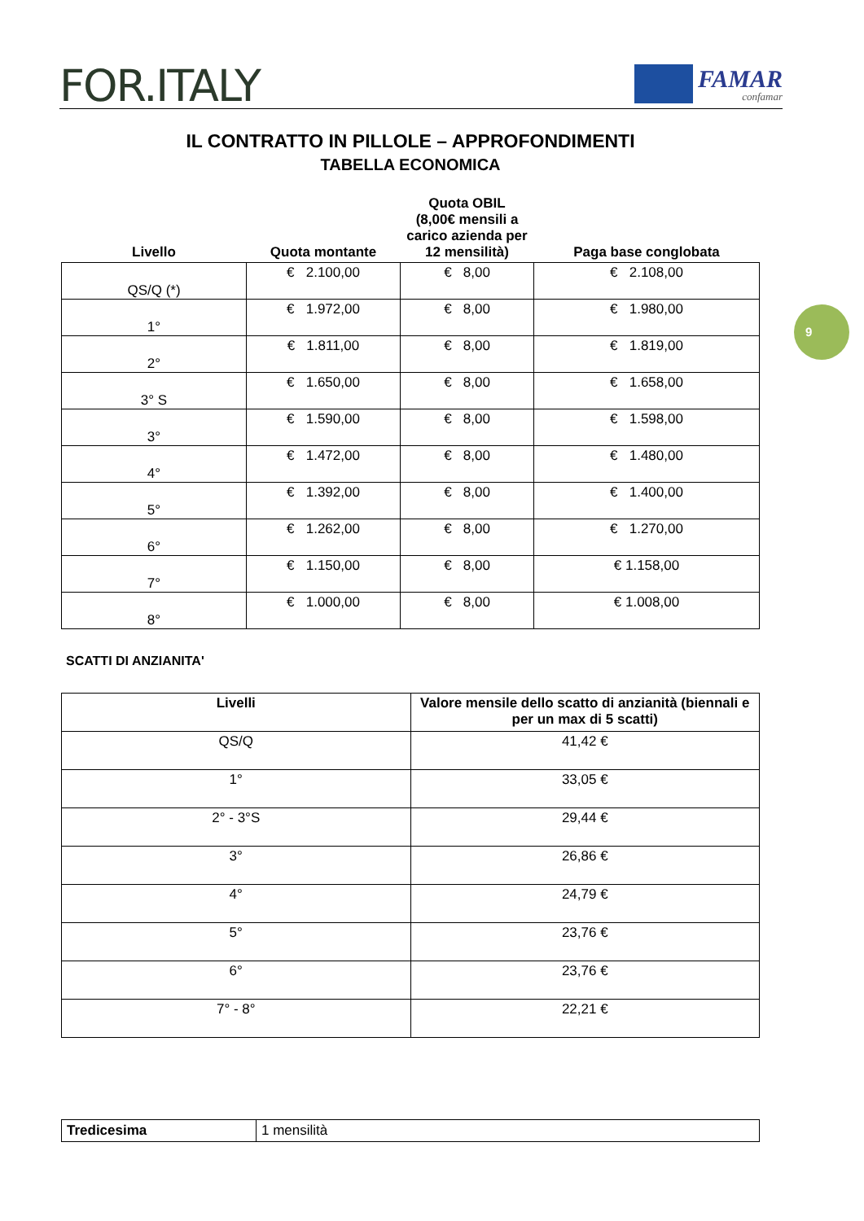FOR.ITALY
FAMAR
confamar
9
IL CONTRATTO IN PILLOLE – APPROFONDIMENTI
TABELLA ECONOMICA
| Livello | Quota montante | Quota OBIL (8,00€ mensili a carico azienda per 12 mensilità) | Paga base conglobata |
| --- | --- | --- | --- |
| QS/Q (*) | € 2.100,00 | € 8,00 | € 2.108,00 |
| 1° | € 1.972,00 | € 8,00 | € 1.980,00 |
| 2° | € 1.811,00 | € 8,00 | € 1.819,00 |
| 3° S | € 1.650,00 | € 8,00 | € 1.658,00 |
| 3° | € 1.590,00 | € 8,00 | € 1.598,00 |
| 4° | € 1.472,00 | € 8,00 | € 1.480,00 |
| 5° | € 1.392,00 | € 8,00 | € 1.400,00 |
| 6° | € 1.262,00 | € 8,00 | € 1.270,00 |
| 7° | € 1.150,00 | € 8,00 | € 1.158,00 |
| 8° | € 1.000,00 | € 8,00 | € 1.008,00 |
SCATTI DI ANZIANITA'
| Livelli | Valore mensile dello scatto di anzianità (biennali e per un max di 5 scatti) |
| --- | --- |
| QS/Q | 41,42 € |
| 1° | 33,05 € |
| 2° - 3°S | 29,44 € |
| 3° | 26,86 € |
| 4° | 24,79 € |
| 5° | 23,76 € |
| 6° | 23,76 € |
| 7° - 8° | 22,21 € |
| Tredicesima | 1 mensilità |